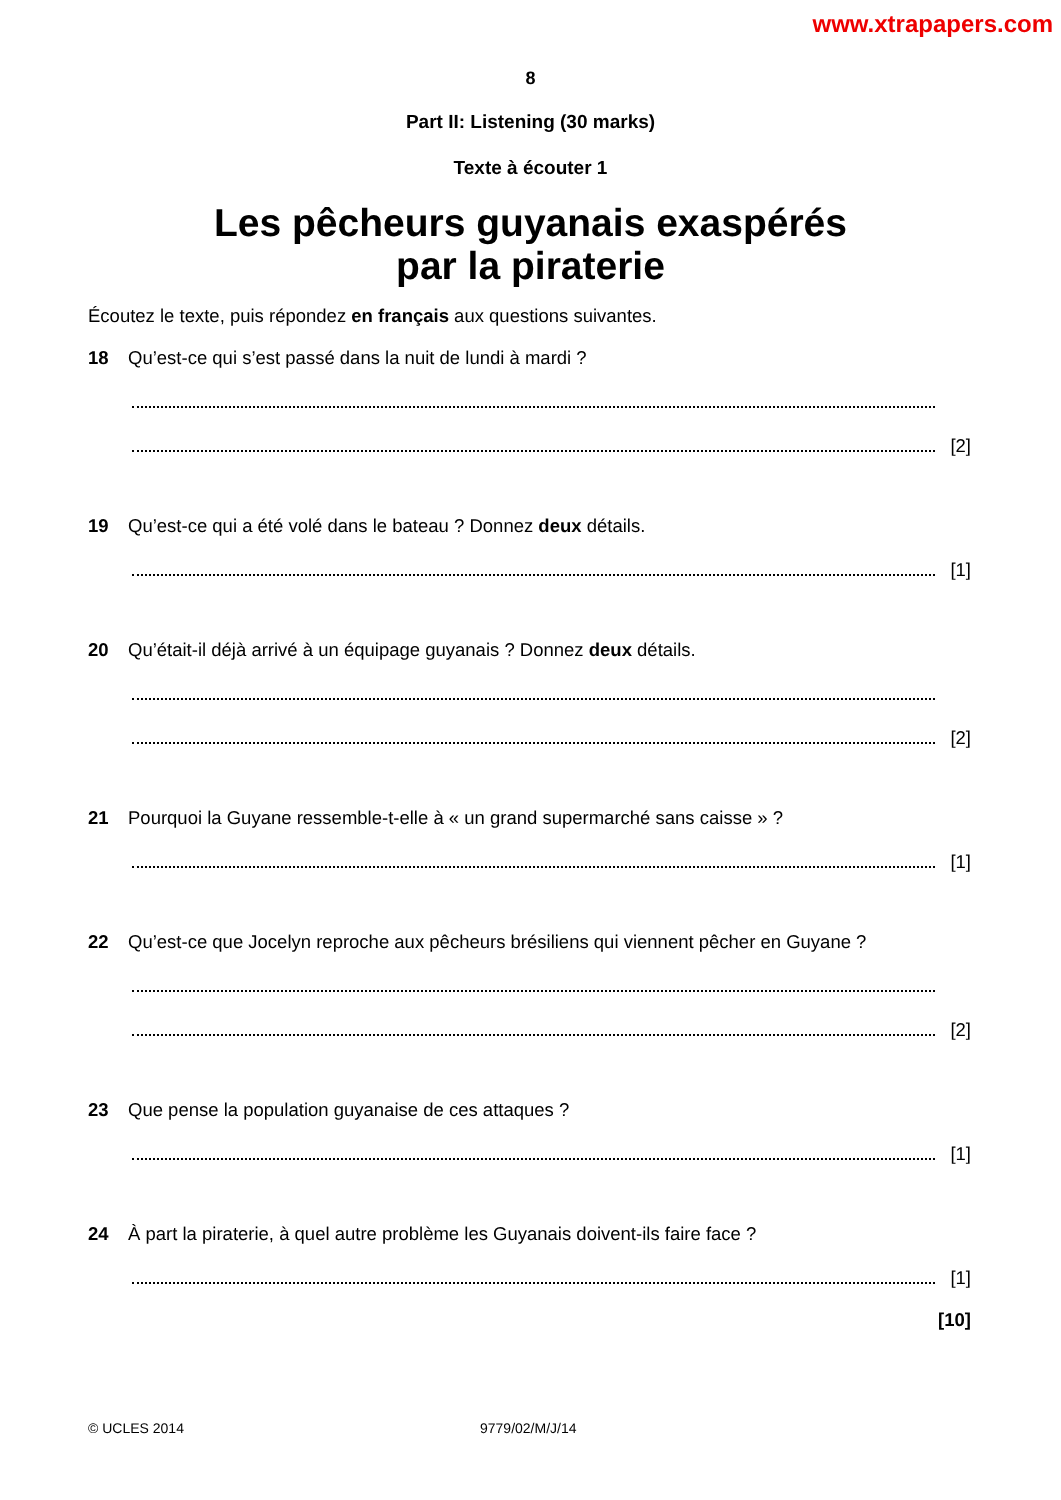www.xtrapapers.com
8
Part II: Listening (30 marks)
Texte à écouter 1
Les pêcheurs guyanais exaspérés
par la piraterie
Écoutez le texte, puis répondez en français aux questions suivantes.
18 Qu’est-ce qui s’est passé dans la nuit de lundi à mardi ?
[2]
19 Qu’est-ce qui a été volé dans le bateau ? Donnez deux détails.
[1]
20 Qu’était-il déjà arrivé à un équipage guyanais ? Donnez deux détails.
[2]
21 Pourquoi la Guyane ressemble-t-elle à « un grand supermarché sans caisse » ?
[1]
22 Qu’est-ce que Jocelyn reproche aux pêcheurs brésiliens qui viennent pêcher en Guyane ?
[2]
23 Que pense la population guyanaise de ces attaques ?
[1]
24 À part la piraterie, à quel autre problème les Guyanais doivent-ils faire face ?
[1]
[10]
© UCLES 2014 9779/02/M/J/14